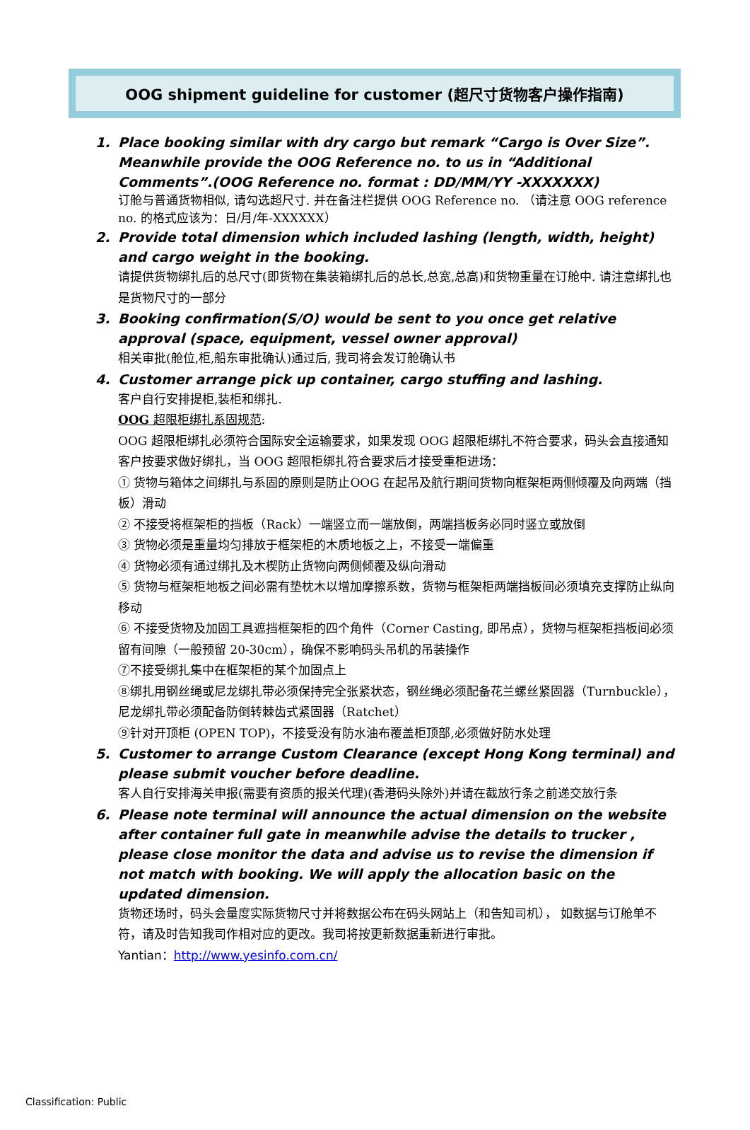OOG shipment guideline for customer (超尺寸货物客户操作指南)
1.
Place booking similar with dry cargo but remark “Cargo is Over Size”. Meanwhile provide the OOG Reference no. to us in “Additional Comments”.(OOG Reference no. format : DD/MM/YY -XXXXXXX)
订舱与普通货物相似, 请勾选超尺寸. 并在备注栏提供 OOG Reference no. （请注意 OOG reference no. 的格式应该为：日/月/年-XXXXXX）
2.
Provide total dimension which included lashing (length, width, height) and cargo weight in the booking.
请提供货物绑扎后的总尺寸(即货物在集装箱绑扎后的总长,总宽,总高)和货物重量在订舱中. 请注意绑扎也是货物尺寸的一部分
3.
Booking confirmation(S/O) would be sent to you once get relative approval (space, equipment, vessel owner approval)
相关审批(舱位,柜,船东审批确认)通过后, 我司将会发订舱确认书
4.
Customer arrange pick up container, cargo stuffing and lashing.
客户自行安排提柜,装柜和绑扎.
OOG 超限柜绑扎系固规范:
OOG 超限柜绑扎必须符合国际安全运输要求，如果发现 OOG 超限柜绑扎不符合要求，码头会直接通知客户按要求做好绑扎，当 OOG 超限柜绑扎符合要求后才接受重柜进场：
① 货物与箱体之间绑扎与系固的原则是防止OOG 在起吊及航行期间货物向框架柜两侧倾覆及向两端（挡板）滑动
② 不接受将框架柜的挡板（Rack）一端竖立而一端放倒，两端挡板务必同时竖立或放倒
③ 货物必须是重量均匀排放于框架柜的木质地板之上，不接受一端偏重
④ 货物必须有通过绑扎及木楔防止货物向两侧倾覆及纵向滑动
⑤ 货物与框架柜地板之间必需有垫枕木以增加摩擦系数，货物与框架柜两端挡板间必须填充支撑防止纵向移动
⑥ 不接受货物及加固工具遮挡框架柜的四个角件（Corner Casting, 即吊点），货物与框架柜挡板间必须留有间隙（一般预留 20-30cm），确保不影响码头吊机的吊装操作
⑦不接受绑扎集中在框架柜的某个加固点上
⑧绑扎用钢丝绳或尼龙绑扎带必须保持完全张紧状态，钢丝绳必须配备花兰螺丝紧固器（Turnbuckle），尼龙绑扎带必须配备防倒转棘齿式紧固器（Ratchet）
⑨针对开顶柜 (OPEN TOP)，不接受没有防水油布覆盖柜顶部,必须做好防水处理
5.
Customer to arrange Custom Clearance (except Hong Kong terminal) and please submit voucher before deadline.
客人自行安排海关申报(需要有资质的报关代理)(香港码头除外)并请在截放行条之前递交放行条
6.
Please note terminal will announce the actual dimension on the website after container full gate in meanwhile advise the details to trucker , please close monitor the data and advise us to revise the dimension if not match with booking. We will apply the allocation basic on the updated dimension.
货物还场时，码头会量度实际货物尺寸并将数据公布在码头网站上（和告知司机）， 如数据与订舱单不符，请及时告知我司作相对应的更改。我司将按更新数据重新进行审批。
Yantian：http://www.yesinfo.com.cn/
Classification: Public